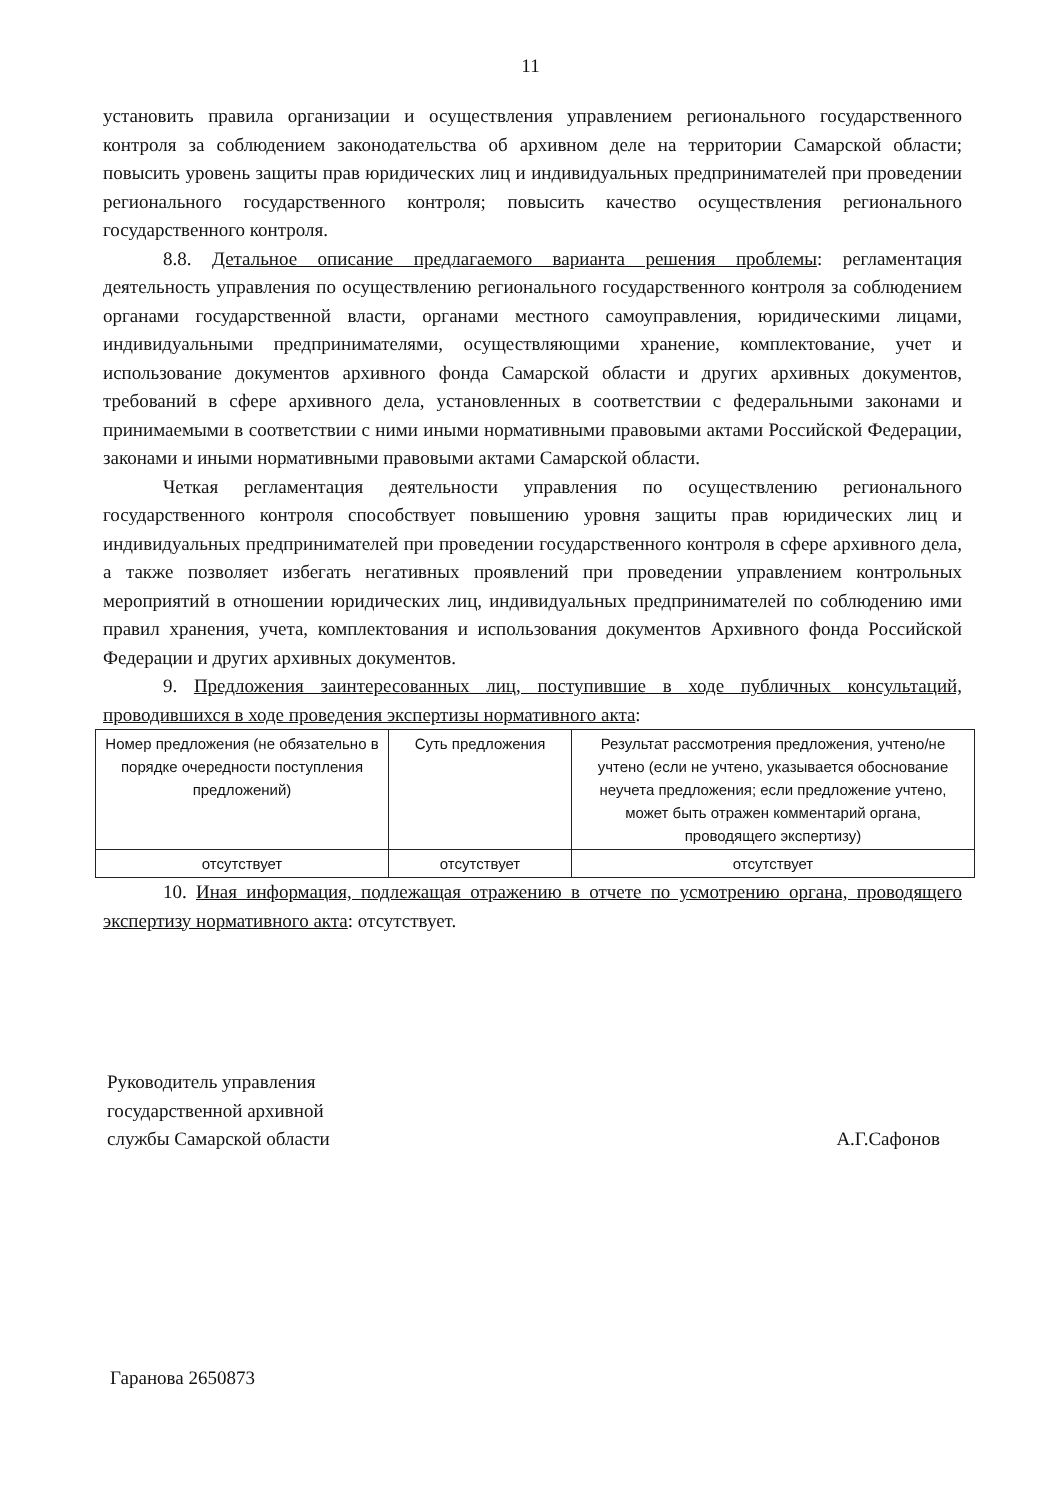11
установить правила организации и осуществления управлением регионального государственного контроля за соблюдением законодательства об архивном деле на территории Самарской области; повысить уровень защиты прав юридических лиц и индивидуальных предпринимателей при проведении регионального государственного контроля; повысить качество осуществления регионального государственного контроля.
8.8. Детальное описание предлагаемого варианта решения проблемы: регламентация деятельность управления по осуществлению регионального государственного контроля за соблюдением органами государственной власти, органами местного самоуправления, юридическими лицами, индивидуальными предпринимателями, осуществляющими хранение, комплектование, учет и использование документов архивного фонда Самарской области и других архивных документов, требований в сфере архивного дела, установленных в соответствии с федеральными законами и принимаемыми в соответствии с ними иными нормативными правовыми актами Российской Федерации, законами и иными нормативными правовыми актами Самарской области.
Четкая регламентация деятельности управления по осуществлению регионального государственного контроля способствует повышению уровня защиты прав юридических лиц и индивидуальных предпринимателей при проведении государственного контроля в сфере архивного дела, а также позволяет избегать негативных проявлений при проведении управлением контрольных мероприятий в отношении юридических лиц, индивидуальных предпринимателей по соблюдению ими правил хранения, учета, комплектования и использования документов Архивного фонда Российской Федерации и других архивных документов.
9. Предложения заинтересованных лиц, поступившие в ходе публичных консультаций, проводившихся в ходе проведения экспертизы нормативного акта:
| Номер предложения (не обязательно в порядке очередности поступления предложений) | Суть предложения | Результат рассмотрения предложения, учтено/не учтено (если не учтено, указывается обоснование неучета предложения; если предложение учтено, может быть отражен комментарий органа, проводящего экспертизу) |
| отсутствует | отсутствует | отсутствует |
10. Иная информация, подлежащая отражению в отчете по усмотрению органа, проводящего экспертизу нормативного акта: отсутствует.
Руководитель управления
государственной архивной
службы Самарской области
А.Г.Сафонов
Гаранова 2650873